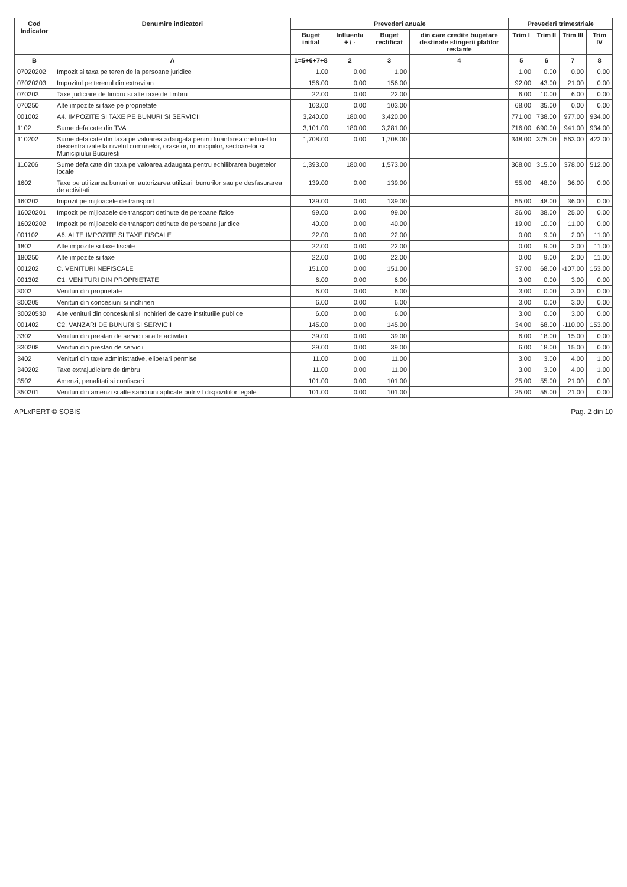| Cod Indicator | Denumire indicatori | Prevederi anuale | | | | Prevederi trimestriale | | | |
| --- | --- | --- | --- | --- | --- | --- | --- | --- | --- |
| | | Buget initial | Influenta + / - | Buget rectificat | din care credite bugetare destinate stingerii platilor restante | Trim I | Trim II | Trim III | Trim IV |
| B | A | 1=5+6+7+8 | 2 | 3 | 4 | 5 | 6 | 7 | 8 |
| 07020202 | Impozit si taxa pe teren de la persoane juridice | 1.00 | 0.00 | 1.00 | | 1.00 | 0.00 | 0.00 | 0.00 |
| 07020203 | Impozitul pe terenul din extravilan | 156.00 | 0.00 | 156.00 | | 92.00 | 43.00 | 21.00 | 0.00 |
| 070203 | Taxe judiciare de timbru si alte taxe de timbru | 22.00 | 0.00 | 22.00 | | 6.00 | 10.00 | 6.00 | 0.00 |
| 070250 | Alte impozite si taxe pe proprietate | 103.00 | 0.00 | 103.00 | | 68.00 | 35.00 | 0.00 | 0.00 |
| 001002 | A4. IMPOZITE SI TAXE PE BUNURI SI SERVICII | 3,240.00 | 180.00 | 3,420.00 | | 771.00 | 738.00 | 977.00 | 934.00 |
| 1102 | Sume defalcate din TVA | 3,101.00 | 180.00 | 3,281.00 | | 716.00 | 690.00 | 941.00 | 934.00 |
| 110202 | Sume defalcate din taxa pe valoarea adaugata pentru finantarea cheltuielilor descentralizate la nivelul comunelor, oraselor, municipiilor, sectoarelor si Municipiului Bucuresti | 1,708.00 | 0.00 | 1,708.00 | | 348.00 | 375.00 | 563.00 | 422.00 |
| 110206 | Sume defalcate din taxa pe valoarea adaugata pentru echilibrarea bugetelor locale | 1,393.00 | 180.00 | 1,573.00 | | 368.00 | 315.00 | 378.00 | 512.00 |
| 1602 | Taxe pe utilizarea bunurilor, autorizarea utilizarii bunurilor sau pe desfasurarea de activitati | 139.00 | 0.00 | 139.00 | | 55.00 | 48.00 | 36.00 | 0.00 |
| 160202 | Impozit pe mijloacele de transport | 139.00 | 0.00 | 139.00 | | 55.00 | 48.00 | 36.00 | 0.00 |
| 16020201 | Impozit pe mijloacele de transport detinute de persoane fizice | 99.00 | 0.00 | 99.00 | | 36.00 | 38.00 | 25.00 | 0.00 |
| 16020202 | Impozit pe mijloacele de transport detinute de persoane juridice | 40.00 | 0.00 | 40.00 | | 19.00 | 10.00 | 11.00 | 0.00 |
| 001102 | A6. ALTE IMPOZITE SI TAXE FISCALE | 22.00 | 0.00 | 22.00 | | 0.00 | 9.00 | 2.00 | 11.00 |
| 1802 | Alte impozite si taxe fiscale | 22.00 | 0.00 | 22.00 | | 0.00 | 9.00 | 2.00 | 11.00 |
| 180250 | Alte impozite si taxe | 22.00 | 0.00 | 22.00 | | 0.00 | 9.00 | 2.00 | 11.00 |
| 001202 | C. VENITURI NEFISCALE | 151.00 | 0.00 | 151.00 | | 37.00 | 68.00 | -107.00 | 153.00 |
| 001302 | C1. VENITURI DIN PROPRIETATE | 6.00 | 0.00 | 6.00 | | 3.00 | 0.00 | 3.00 | 0.00 |
| 3002 | Venituri din proprietate | 6.00 | 0.00 | 6.00 | | 3.00 | 0.00 | 3.00 | 0.00 |
| 300205 | Venituri din concesiuni si inchirieri | 6.00 | 0.00 | 6.00 | | 3.00 | 0.00 | 3.00 | 0.00 |
| 30020530 | Alte venituri din concesiuni si inchirieri de catre institutiile publice | 6.00 | 0.00 | 6.00 | | 3.00 | 0.00 | 3.00 | 0.00 |
| 001402 | C2. VANZARI DE BUNURI SI SERVICII | 145.00 | 0.00 | 145.00 | | 34.00 | 68.00 | -110.00 | 153.00 |
| 3302 | Venituri din prestari de servicii si alte activitati | 39.00 | 0.00 | 39.00 | | 6.00 | 18.00 | 15.00 | 0.00 |
| 330208 | Venituri din prestari de servicii | 39.00 | 0.00 | 39.00 | | 6.00 | 18.00 | 15.00 | 0.00 |
| 3402 | Venituri din taxe administrative, eliberari permise | 11.00 | 0.00 | 11.00 | | 3.00 | 3.00 | 4.00 | 1.00 |
| 340202 | Taxe extrajudiciare de timbru | 11.00 | 0.00 | 11.00 | | 3.00 | 3.00 | 4.00 | 1.00 |
| 3502 | Amenzi, penalitati si confiscari | 101.00 | 0.00 | 101.00 | | 25.00 | 55.00 | 21.00 | 0.00 |
| 350201 | Venituri din amenzi si alte sanctiuni aplicate potrivit dispozitiilor legale | 101.00 | 0.00 | 101.00 | | 25.00 | 55.00 | 21.00 | 0.00 |
APLxPERT © SOBIS Pag. 2 din 10